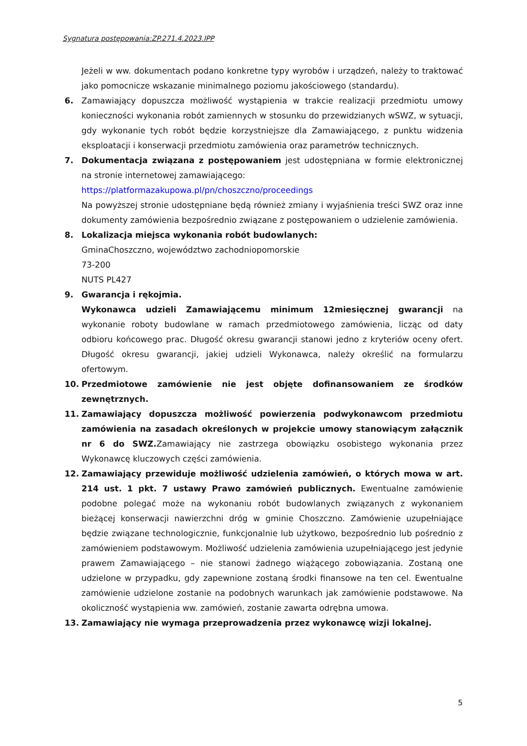Sygnatura postępowania:ZP.271.4.2023.IPP
Jeżeli w ww. dokumentach podano konkretne typy wyrobów i urządzeń, należy to traktować jako pomocnicze wskazanie minimalnego poziomu jakościowego (standardu).
6. Zamawiający dopuszcza możliwość wystąpienia w trakcie realizacji przedmiotu umowy konieczności wykonania robót zamiennych w stosunku do przewidzianych wSWZ, w sytuacji, gdy wykonanie tych robót będzie korzystniejsze dla Zamawiającego, z punktu widzenia eksploatacji i konserwacji przedmiotu zamówienia oraz parametrów technicznych.
7. Dokumentacja związana z postępowaniem jest udostępniana w formie elektronicznej na stronie internetowej zamawiającego:
https://platformazakupowa.pl/pn/choszczno/proceedings
Na powyższej stronie udostępniane będą również zmiany i wyjaśnienia treści SWZ oraz inne dokumenty zamówienia bezpośrednio związane z postępowaniem o udzielenie zamówienia.
8. Lokalizacja miejsca wykonania robót budowlanych:
GminaChoszczno, województwo zachodniopomorskie
73-200
NUTS PL427
9. Gwarancja i rękojmia.
Wykonawca udzieli Zamawiającemu minimum 12miesięcznej gwarancji na wykonanie roboty budowlane w ramach przedmiotowego zamówienia, licząc od daty odbioru końcowego prac. Długość okresu gwarancji stanowi jedno z kryteriów oceny ofert. Długość okresu gwarancji, jakiej udzieli Wykonawca, należy określić na formularzu ofertowym.
10. Przedmiotowe zamówienie nie jest objęte dofinansowaniem ze środków zewnętrznych.
11. Zamawiający dopuszcza możliwość powierzenia podwykonawcom przedmiotu zamówienia na zasadach określonych w projekcie umowy stanowiącym załącznik nr 6 do SWZ. Zamawiający nie zastrzega obowiązku osobistego wykonania przez Wykonawcę kluczowych części zamówienia.
12. Zamawiający przewiduje możliwość udzielenia zamówień, o których mowa w art. 214 ust. 1 pkt. 7 ustawy Prawo zamówień publicznych. Ewentualne zamówienie podobne polegać może na wykonaniu robót budowlanych związanych z wykonaniem bieżącej konserwacji nawierzchni dróg w gminie Choszczno. Zamówienie uzupełniające będzie związane technologicznie, funkcjonalnie lub użytkowo, bezpośrednio lub pośrednio z zamówieniem podstawowym. Możliwość udzielenia zamówienia uzupełniającego jest jedynie prawem Zamawiającego – nie stanowi żadnego wiążącego zobowiązania. Zostaną one udzielone w przypadku, gdy zapewnione zostaną środki finansowe na ten cel. Ewentualne zamówienie udzielone zostanie na podobnych warunkach jak zamówienie podstawowe. Na okoliczność wystąpienia ww. zamówień, zostanie zawarta odrębna umowa.
13. Zamawiający nie wymaga przeprowadzenia przez wykonawcę wizji lokalnej.
5